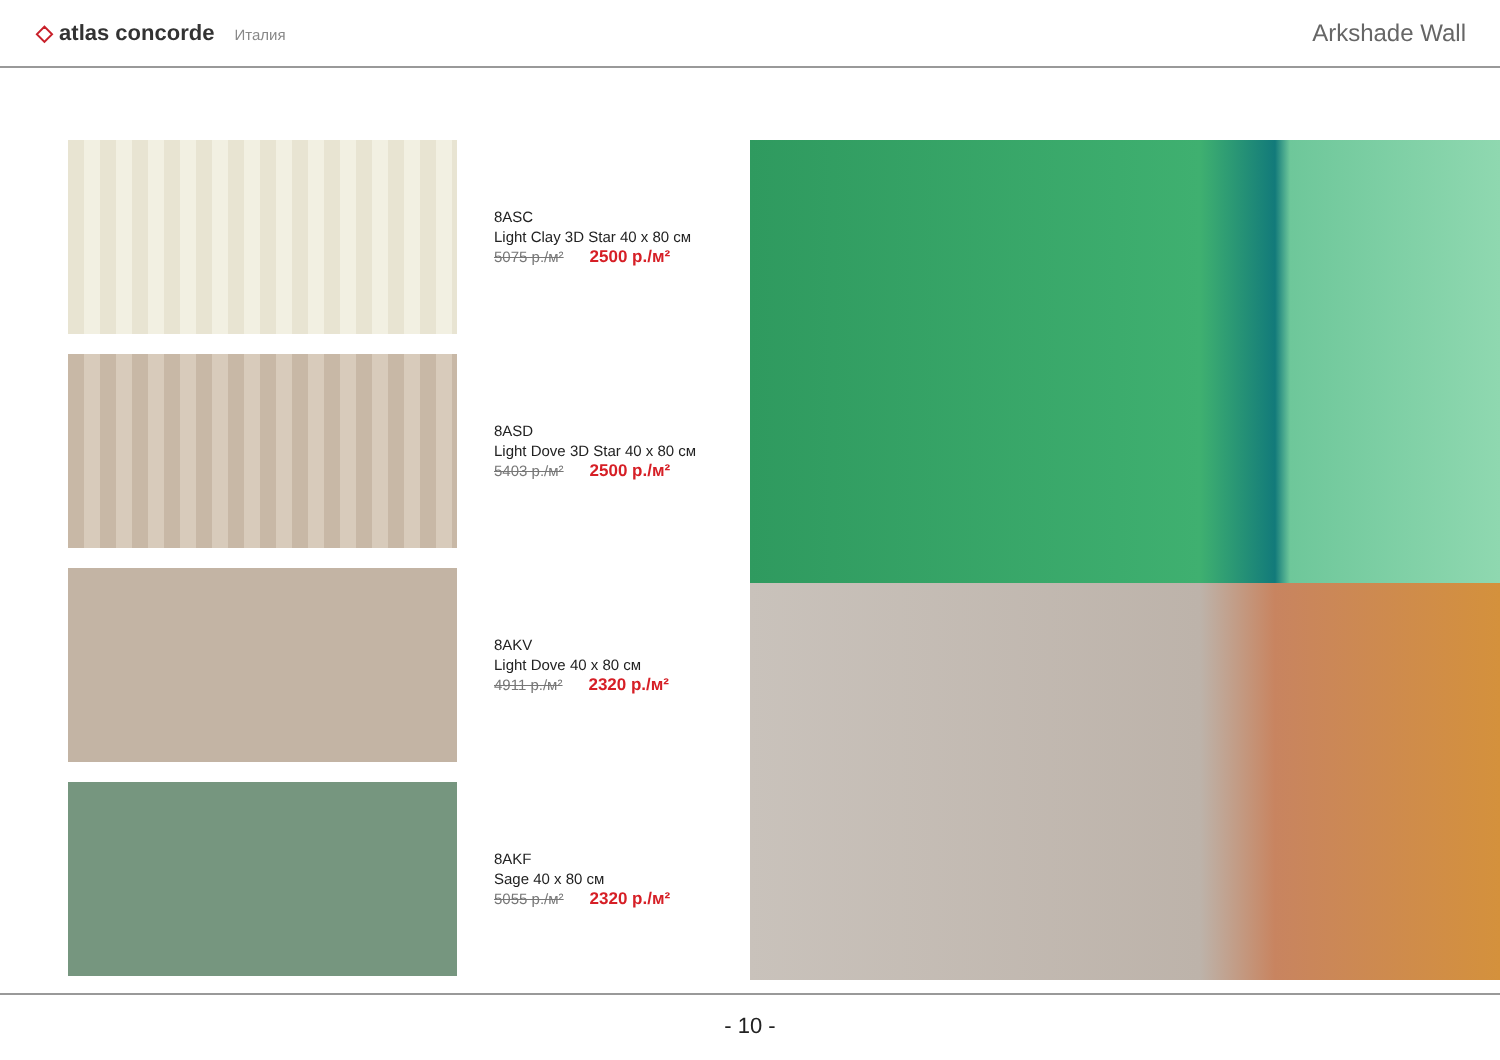◇ atlas concorde Италия
Arkshade Wall
8ASC
Light Clay 3D Star 40 x 80 см
5075 р./м² 2500 р./м²
8ASD
Light Dove 3D Star 40 x 80 см
5403 р./м² 2500 р./м²
8AKV
Light Dove 40 x 80 см
4911 р./м² 2320 р./м²
8AKF
Sage 40 x 80 см
5055 р./м² 2320 р./м²
- 10 -